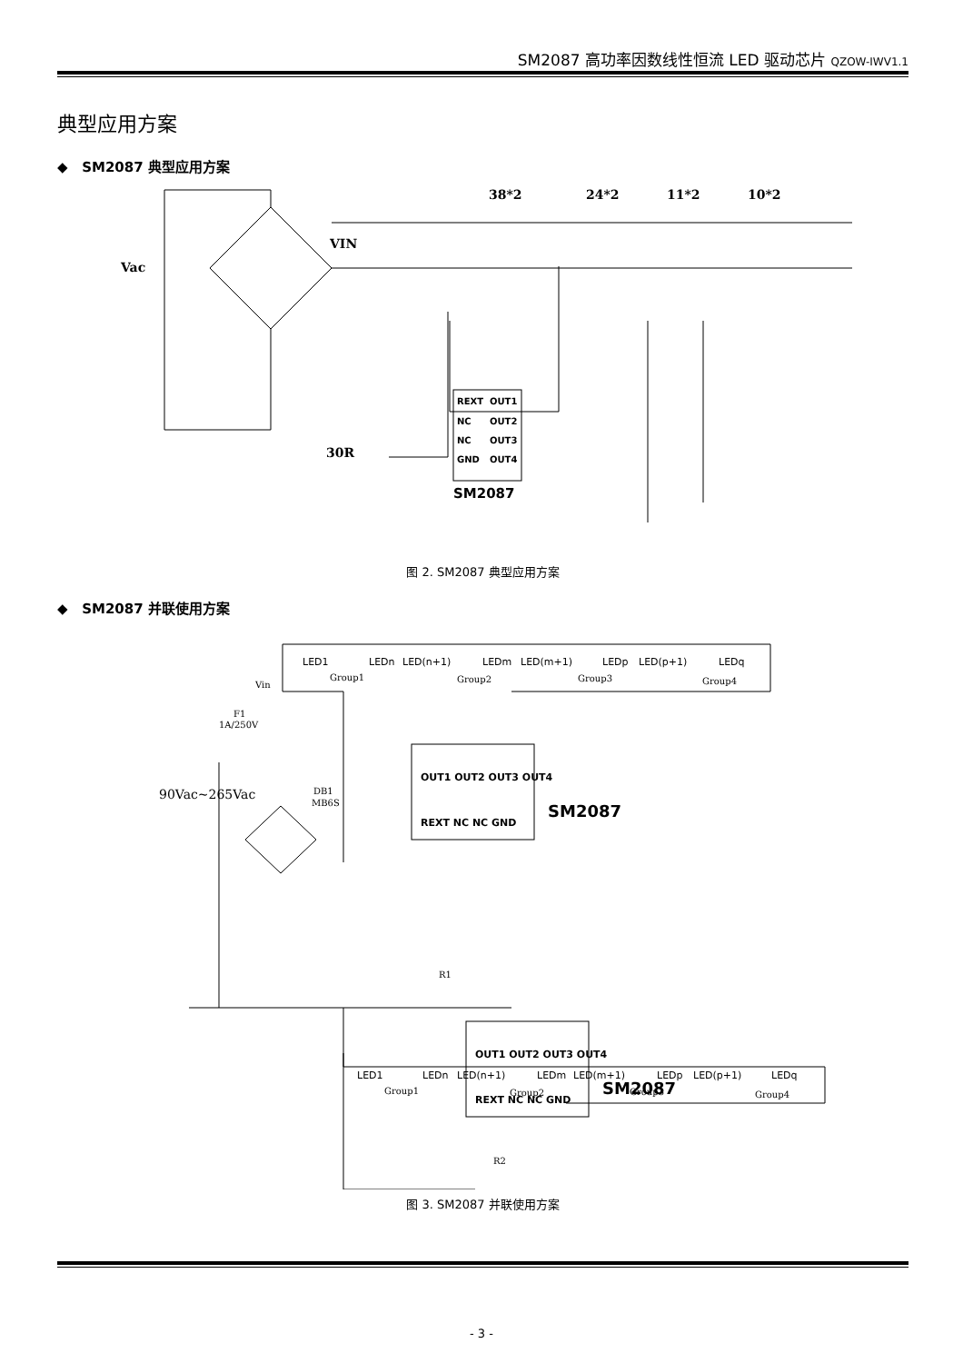SM2087 高功率因数线性恒流 LED 驱动芯片 QZOW-IWV1.1
典型应用方案
◆ SM2087 典型应用方案
38*2
24*2
11*2
10*2
VIN
Vac
30R
REXT
OUT1
NC
OUT2
NC
OUT3
GND
OUT4
SM2087
图 2. SM2087 典型应用方案
◆ SM2087 并联使用方案
LED1
LEDn
LED(n+1)
LEDm
LED(m+1)
LEDp
LED(p+1)
LEDq
Group1
Group2
Group3
Group4
Vin
F1
1A/250V
90Vac~265Vac
DB1
MB6S
R1
R2
OUT1 OUT2 OUT3 OUT4
REXT NC NC GND
SM2087
OUT1 OUT2 OUT3 OUT4
REXT NC NC GND
SM2087
LED1
LEDn
LED(n+1)
LEDm
LED(m+1)
LEDp
LED(p+1)
LEDq
Group1
Group2
Group3
Group4
图 3. SM2087 并联使用方案
- 3 -